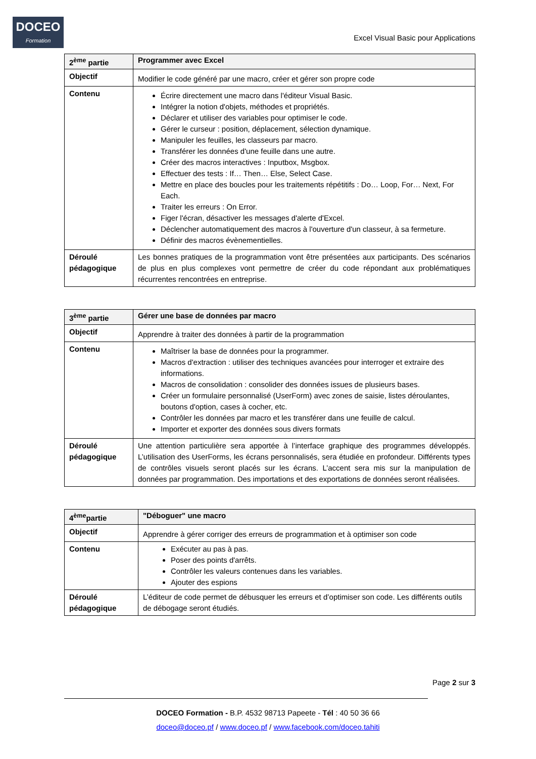DOCEO
Formation
Excel Visual Basic pour Applications
| 2<sup>ème</sup> partie | Programmer avec Excel |
| Objectif | Modifier le code généré par une macro, créer et gérer son propre code |
| Contenu | Écrire directement une macro dans l'éditeur Visual Basic. Intégrer la notion d'objets, méthodes et propriétés. Déclarer et utiliser des variables pour optimiser le code. Gérer le curseur : position, déplacement, sélection dynamique. Manipuler les feuilles, les classeurs par macro. Transférer les données d'une feuille dans une autre. Créer des macros interactives : Inputbox, Msgbox. Effectuer des tests : If… Then… Else, Select Case. Mettre en place des boucles pour les traitements répétitifs : Do… Loop, For… Next, For Each. Traiter les erreurs : On Error. Figer l'écran, désactiver les messages d'alerte d'Excel. Déclencher automatiquement des macros à l'ouverture d'un classeur, à sa fermeture. Définir des macros évènementielles. |
| Déroulé pédagogique | Les bonnes pratiques de la programmation vont être présentées aux participants. Des scénarios de plus en plus complexes vont permettre de créer du code répondant aux problématiques récurrentes rencontrées en entreprise. |
| 3<sup>ème</sup> partie | Gérer une base de données par macro |
| Objectif | Apprendre à traiter des données à partir de la programmation |
| Contenu | Maîtriser la base de données pour la programmer. Macros d'extraction : utiliser des techniques avancées pour interroger et extraire des informations. Macros de consolidation : consolider des données issues de plusieurs bases. Créer un formulaire personnalisé (UserForm) avec zones de saisie, listes déroulantes, boutons d'option, cases à cocher, etc. Contrôler les données par macro et les transférer dans une feuille de calcul. Importer et exporter des données sous divers formats |
| Déroulé pédagogique | Une attention particulière sera apportée à l’interface graphique des programmes développés. L’utilisation des UserForms, les écrans personnalisés, sera étudiée en profondeur. Différents types de contrôles visuels seront placés sur les écrans. L’accent sera mis sur la manipulation de données par programmation. Des importations et des exportations de données seront réalisées. |
| 4<sup>ème</sup>partie | "Déboguer" une macro |
| Objectif | Apprendre à gérer corriger des erreurs de programmation et à optimiser son code |
| Contenu | Exécuter au pas à pas. Poser des points d'arrêts. Contrôler les valeurs contenues dans les variables. Ajouter des espions |
| Déroulé pédagogique | L’éditeur de code permet de débusquer les erreurs et d’optimiser son code. Les différents outils de débogage seront étudiés. |
Page 2 sur 3
DOCEO Formation - B.P. 4532 98713 Papeete - Tél : 40 50 36 66
doceo@doceo.pf / www.doceo.pf / www.facebook.com/doceo.tahiti